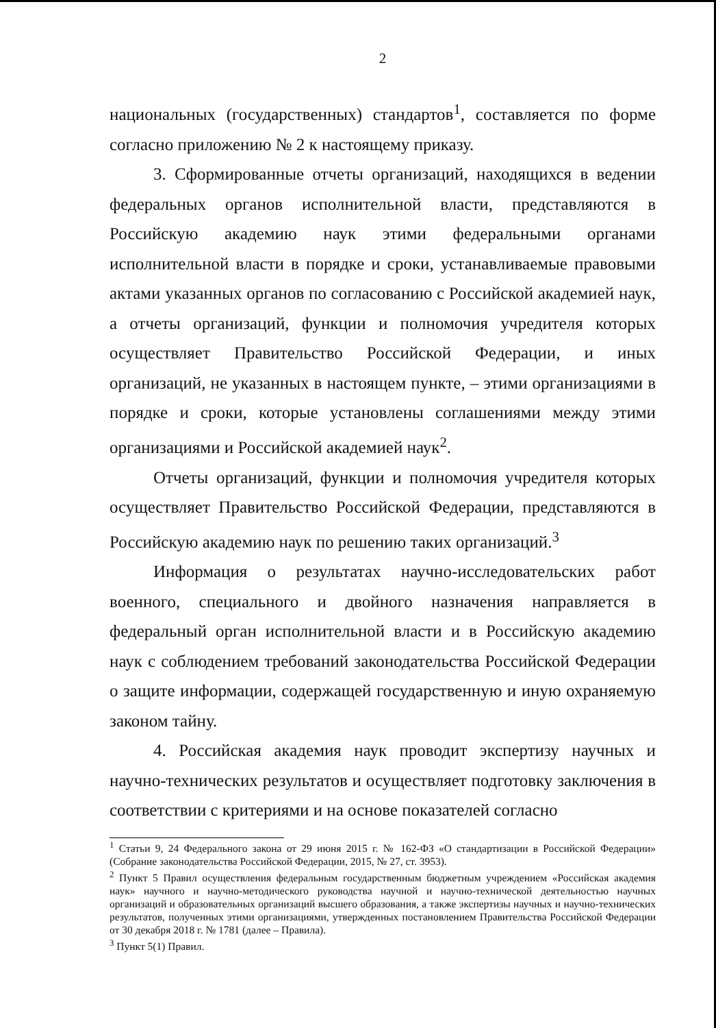2
национальных (государственных) стандартов<sup>1</sup>, составляется по форме согласно приложению № 2 к настоящему приказу.
3. Сформированные отчеты организаций, находящихся в ведении федеральных органов исполнительной власти, представляются в Российскую академию наук этими федеральными органами исполнительной власти в порядке и сроки, устанавливаемые правовыми актами указанных органов по согласованию с Российской академией наук, а отчеты организаций, функции и полномочия учредителя которых осуществляет Правительство Российской Федерации, и иных организаций, не указанных в настоящем пункте, – этими организациями в порядке и сроки, которые установлены соглашениями между этими организациями и Российской академией наук<sup>2</sup>.
Отчеты организаций, функции и полномочия учредителя которых осуществляет Правительство Российской Федерации, представляются в Российскую академию наук по решению таких организаций.<sup>3</sup>
Информация о результатах научно-исследовательских работ военного, специального и двойного назначения направляется в федеральный орган исполнительной власти и в Российскую академию наук с соблюдением требований законодательства Российской Федерации о защите информации, содержащей государственную и иную охраняемую законом тайну.
4. Российская академия наук проводит экспертизу научных и научно-технических результатов и осуществляет подготовку заключения в соответствии с критериями и на основе показателей согласно
<sup>1</sup> Статьи 9, 24 Федерального закона от 29 июня 2015 г. № 162-ФЗ «О стандартизации в Российской Федерации» (Собрание законодательства Российской Федерации, 2015, № 27, ст. 3953).
<sup>2</sup> Пункт 5 Правил осуществления федеральным государственным бюджетным учреждением «Российская академия наук» научного и научно-методического руководства научной и научно-технической деятельностью научных организаций и образовательных организаций высшего образования, а также экспертизы научных и научно-технических результатов, полученных этими организациями, утвержденных постановлением Правительства Российской Федерации от 30 декабря 2018 г. № 1781 (далее – Правила).
<sup>3</sup> Пункт 5(1) Правил.